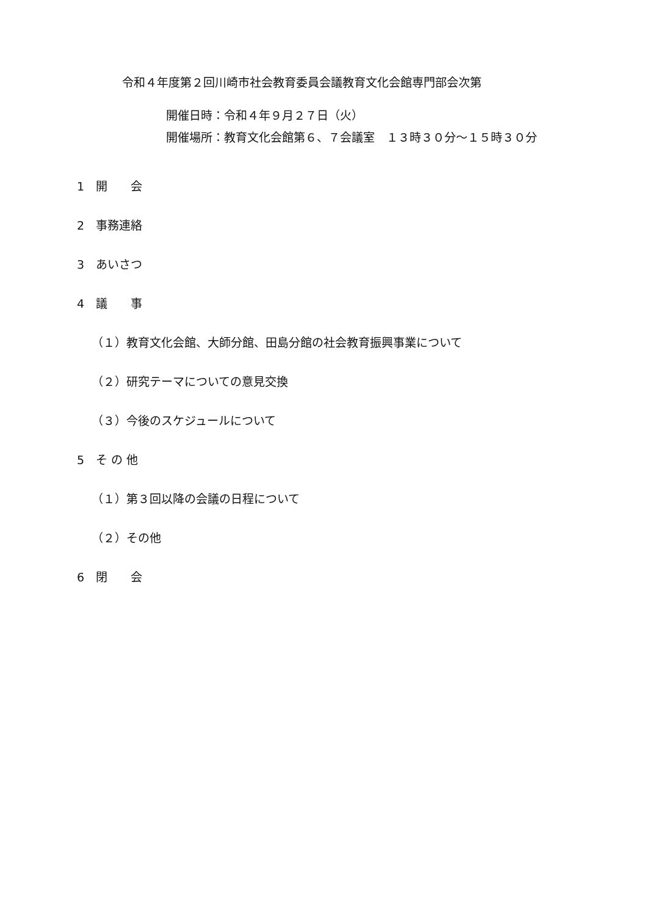令和４年度第２回川崎市社会教育委員会議教育文化会館専門部会次第
開催日時：令和４年９月２７日（火）
開催場所：教育文化会館第６、７会議室　１３時３０分～１５時３０分
1　開　　会
2　事務連絡
3　あいさつ
4　議　　事
（１）教育文化会館、大師分館、田島分館の社会教育振興事業について
（２）研究テーマについての意見交換
（３）今後のスケジュールについて
5　そ の 他
（１）第３回以降の会議の日程について
（２）その他
6　閉　　会